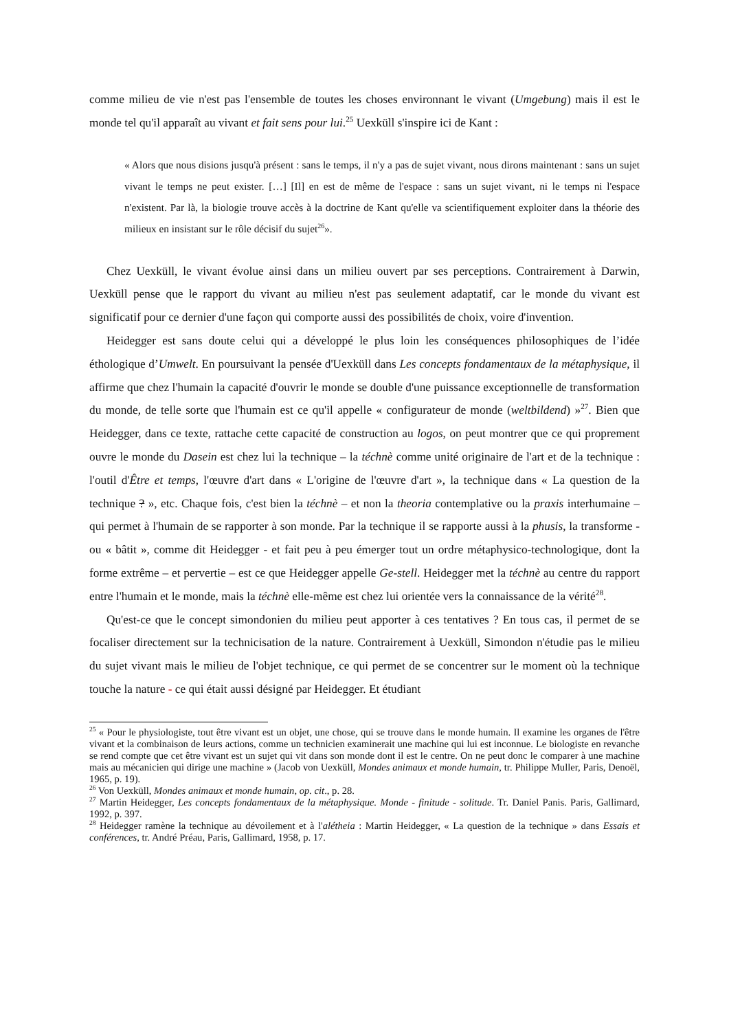comme milieu de vie n'est pas l'ensemble de toutes les choses environnant le vivant (Umgebung) mais il est le monde tel qu'il apparaît au vivant et fait sens pour lui.<sup>25</sup> Uexküll s'inspire ici de Kant :
« Alors que nous disions jusqu'à présent : sans le temps, il n'y a pas de sujet vivant, nous dirons maintenant : sans un sujet vivant le temps ne peut exister. […] [Il] en est de même de l'espace : sans un sujet vivant, ni le temps ni l'espace n'existent. Par là, la biologie trouve accès à la doctrine de Kant qu'elle va scientifiquement exploiter dans la théorie des milieux en insistant sur le rôle décisif du sujet<sup>26</sup>».
Chez Uexküll, le vivant évolue ainsi dans un milieu ouvert par ses perceptions. Contrairement à Darwin, Uexküll pense que le rapport du vivant au milieu n'est pas seulement adaptatif, car le monde du vivant est significatif pour ce dernier d'une façon qui comporte aussi des possibilités de choix, voire d'invention.
Heidegger est sans doute celui qui a développé le plus loin les conséquences philosophiques de l’idée éthologique d’Umwelt. En poursuivant la pensée d'Uexküll dans Les concepts fondamentaux de la métaphysique, il affirme que chez l'humain la capacité d'ouvrir le monde se double d'une puissance exceptionnelle de transformation du monde, de telle sorte que l'humain est ce qu'il appelle « configurateur de monde (weltbildend) »<sup>27</sup>. Bien que Heidegger, dans ce texte, rattache cette capacité de construction au logos, on peut montrer que ce qui proprement ouvre le monde du Dasein est chez lui la technique – la téchnè comme unité originaire de l'art et de la technique : l'outil d'Être et temps, l'œuvre d'art dans « L'origine de l'œuvre d'art », la technique dans « La question de la technique ? », etc. Chaque fois, c'est bien la téchnè – et non la theoria contemplative ou la praxis interhumaine – qui permet à l'humain de se rapporter à son monde. Par la technique il se rapporte aussi à la phusis, la transforme - ou « bâtit », comme dit Heidegger - et fait peu à peu émerger tout un ordre métaphysico-technologique, dont la forme extrême – et pervertie – est ce que Heidegger appelle Ge-stell. Heidegger met la téchnè au centre du rapport entre l'humain et le monde, mais la téchnè elle-même est chez lui orientée vers la connaissance de la vérité<sup>28</sup>.
Qu'est-ce que le concept simondonien du milieu peut apporter à ces tentatives ? En tous cas, il permet de se focaliser directement sur la technicisation de la nature. Contrairement à Uexküll, Simondon n'étudie pas le milieu du sujet vivant mais le milieu de l'objet technique, ce qui permet de se concentrer sur le moment où la technique touche la nature - ce qui était aussi désigné par Heidegger. Et étudiant
<sup>25</sup> « Pour le physiologiste, tout être vivant est un objet, une chose, qui se trouve dans le monde humain. Il examine les organes de l'être vivant et la combinaison de leurs actions, comme un technicien examinerait une machine qui lui est inconnue. Le biologiste en revanche se rend compte que cet être vivant est un sujet qui vit dans son monde dont il est le centre. On ne peut donc le comparer à une machine mais au mécanicien qui dirige une machine » (Jacob von Uexküll, Mondes animaux et monde humain, tr. Philippe Muller, Paris, Denoël, 1965, p. 19).
<sup>26</sup> Von Uexküll, Mondes animaux et monde humain, op. cit., p. 28.
<sup>27</sup> Martin Heidegger, Les concepts fondamentaux de la métaphysique. Monde - finitude - solitude. Tr. Daniel Panis. Paris, Gallimard, 1992, p. 397.
<sup>28</sup> Heidegger ramène la technique au dévoilement et à l'alétheia : Martin Heidegger, « La question de la technique » dans Essais et conférences, tr. André Préau, Paris, Gallimard, 1958, p. 17.